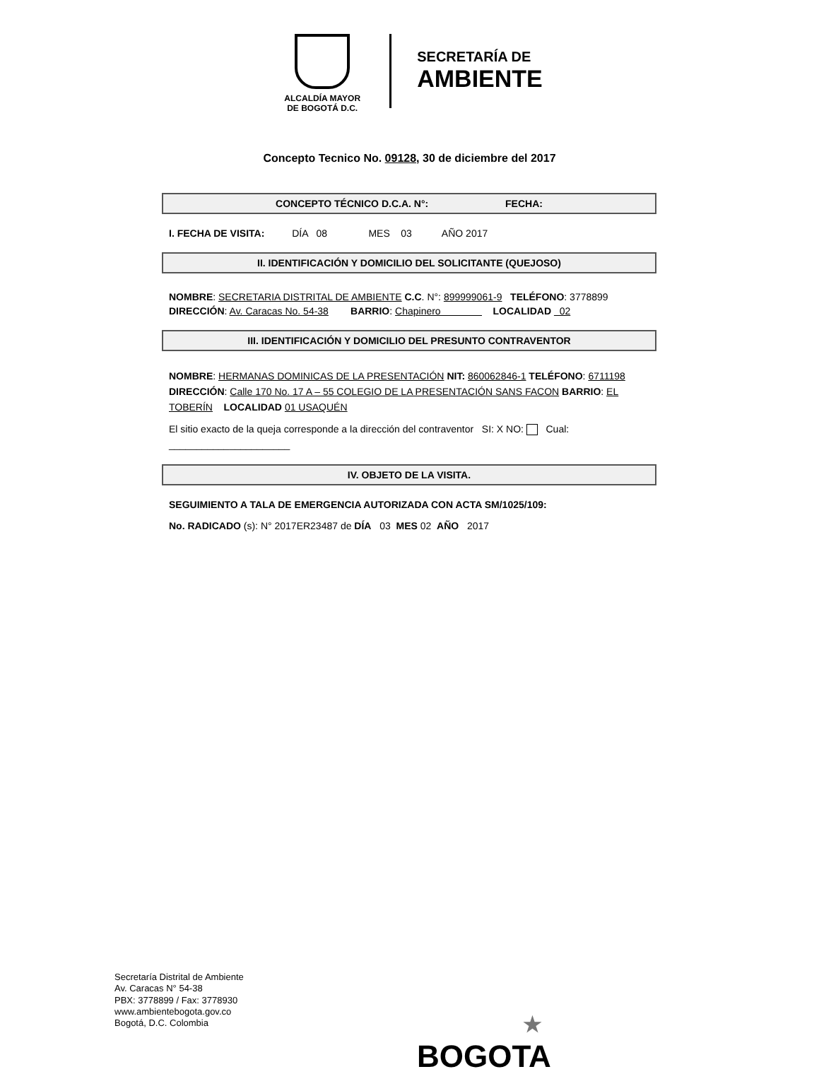ALCALDÍA MAYOR
DE BOGOTÁ D.C.
SECRETARÍA DE
AMBIENTE
Concepto Tecnico No. 09128, 30 de diciembre del 2017
CONCEPTO TÉCNICO D.C.A. N°: FECHA:
I. FECHA DE VISITA: DÍA 08 MES 03 AÑO 2017
II. IDENTIFICACIÓN Y DOMICILIO DEL SOLICITANTE (QUEJOSO)
NOMBRE: SECRETARIA DISTRITAL DE AMBIENTE C.C. N°: 899999061-9 TELÉFONO: 3778899
DIRECCIÓN: Av. Caracas No. 54-38 BARRIO: Chapinero LOCALIDAD 02
III. IDENTIFICACIÓN Y DOMICILIO DEL PRESUNTO CONTRAVENTOR
NOMBRE: HERMANAS DOMINICAS DE LA PRESENTACIÓN NIT: 860062846-1 TELÉFONO: 6711198 DIRECCIÓN: Calle 170 No. 17 A – 55 COLEGIO DE LA PRESENTACIÓN SANS FACON BARRIO: EL TOBERÍN LOCALIDAD 01 USAQUÉN
El sitio exacto de la queja corresponde a la dirección del contraventor SI: X NO: Cual:
______________________
IV. OBJETO DE LA VISITA.
SEGUIMIENTO A TALA DE EMERGENCIA AUTORIZADA CON ACTA SM/1025/109:
No. RADICADO (s): N° 2017ER23487 de DÍA 03 MES 02 AÑO 2017
Secretaría Distrital de Ambiente
Av. Caracas N° 54-38
PBX: 3778899 / Fax: 3778930
www.ambientebogota.gov.co
Bogotá, D.C. Colombia
★
BOGOTA